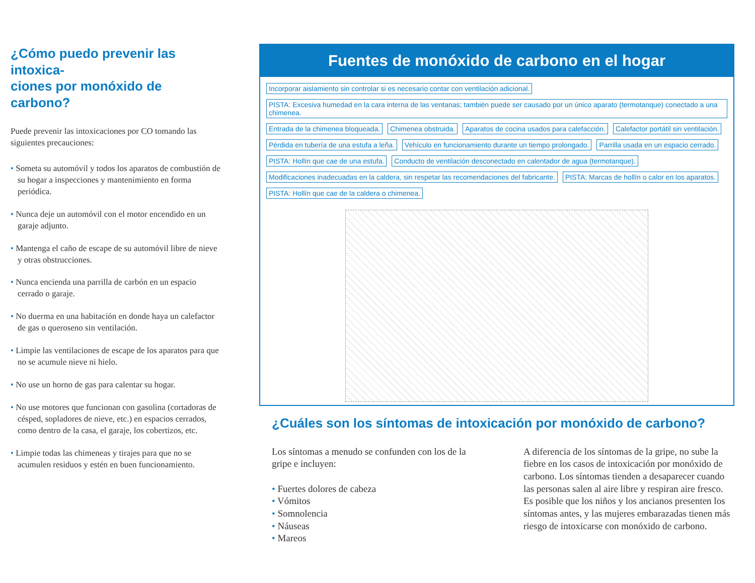¿Cómo puedo prevenir las intoxica-
ciones por monóxido de carbono?
Puede prevenir las intoxicaciones por CO tomando las siguientes precauciones:
• Someta su automóvil y todos los aparatos de combustión de su hogar a inspecciones y mantenimiento en forma periódica.
• Nunca deje un automóvil con el motor encendido en un garaje adjunto.
• Mantenga el caño de escape de su automóvil libre de nieve y otras obstrucciones.
• Nunca encienda una parrilla de carbón en un espacio cerrado o garaje.
• No duerma en una habitación en donde haya un calefactor de gas o queroseno sin ventilación.
• Limpie las ventilaciones de escape de los aparatos para que no se acumule nieve ni hielo.
• No use un horno de gas para calentar su hogar.
• No use motores que funcionan con gasolina (cortadoras de césped, sopladores de nieve, etc.) en espacios cerrados, como dentro de la casa, el garaje, los cobertizos, etc.
• Limpie todas las chimeneas y tirajes para que no se acumulen residuos y estén en buen funcionamiento.
Fuentes de monóxido de carbono en el hogar
Incorporar aislamiento sin controlar si es necesario contar con ventilación adicional. PISTA: Excesiva humedad en la cara interna de las ventanas; también puede ser causado por un único aparato (termotanque) conectado a una chimenea. Entrada de la chimenea bloqueada. Chimenea obstruida. Aparatos de cocina usados para calefacción. Calefactor portátil sin ventilación. Pérdida en tubería de una estufa a leña. Vehículo en funcionamiento durante un tiempo prolongado. Parrilla usada en un espacio cerrado. PISTA: Hollín que cae de una estufa. Conducto de ventilación desconectado en calentador de agua (termotanque). Modificaciones inadecuadas en la caldera, sin respetar las recomendaciones del fabricante. PISTA: Marcas de hollín o calor en los aparatos. PISTA: Hollín que cae de la caldera o chimenea.
¿Cuáles son los síntomas de intoxicación por monóxido de carbono?
Los síntomas a menudo se confunden con los de la gripe e incluyen:
• Fuertes dolores de cabeza
• Vómitos
• Somnolencia
• Náuseas
• Mareos
A diferencia de los síntomas de la gripe, no sube la fiebre en los casos de intoxicación por monóxido de carbono. Los síntomas tienden a desaparecer cuando las personas salen al aire libre y respiran aire fresco. Es posible que los niños y los ancianos presenten los síntomas antes, y las mujeres embarazadas tienen más riesgo de intoxicarse con monóxido de carbono.